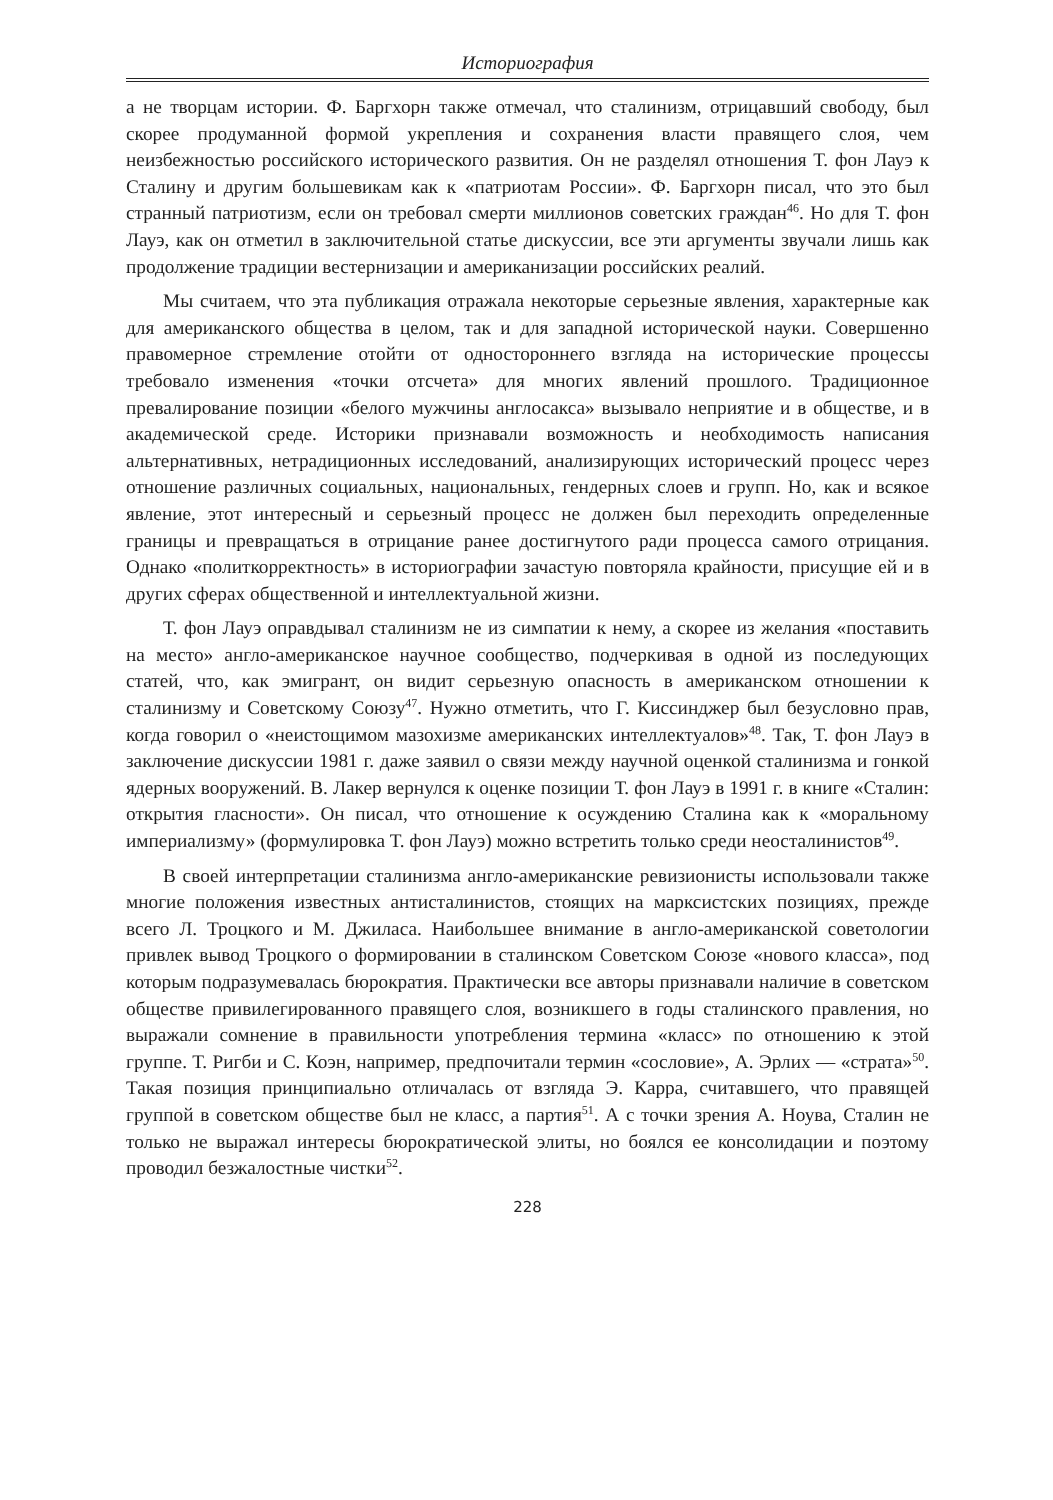Историография
а не творцам истории. Ф. Баргхорн также отмечал, что сталинизм, отрицавший свободу, был скорее продуманной формой укрепления и сохранения власти правящего слоя, чем неизбежностью российского исторического развития. Он не разделял отношения Т. фон Лауэ к Сталину и другим большевикам как к «патриотам России». Ф. Баргхорн писал, что это был странный патриотизм, если он требовал смерти миллионов советских граждан<sup>46</sup>. Но для Т. фон Лауэ, как он отметил в заключительной статье дискуссии, все эти аргументы звучали лишь как продолжение традиции вестернизации и американизации российских реалий.
Мы считаем, что эта публикация отражала некоторые серьезные явления, характерные как для американского общества в целом, так и для западной исторической науки. Совершенно правомерное стремление отойти от одностороннего взгляда на исторические процессы требовало изменения «точки отсчета» для многих явлений прошлого. Традиционное превалирование позиции «белого мужчины англосакса» вызывало неприятие и в обществе, и в академической среде. Историки признавали возможность и необходимость написания альтернативных, нетрадиционных исследований, анализирующих исторический процесс через отношение различных социальных, национальных, гендерных слоев и групп. Но, как и всякое явление, этот интересный и серьезный процесс не должен был переходить определенные границы и превращаться в отрицание ранее достигнутого ради процесса самого отрицания. Однако «политкорректность» в историографии зачастую повторяла крайности, присущие ей и в других сферах общественной и интеллектуальной жизни.
Т. фон Лауэ оправдывал сталинизм не из симпатии к нему, а скорее из желания «поставить на место» англо-американское научное сообщество, подчеркивая в одной из последующих статей, что, как эмигрант, он видит серьезную опасность в американском отношении к сталинизму и Советскому Союзу<sup>47</sup>. Нужно отметить, что Г. Киссинджер был безусловно прав, когда говорил о «неистощимом мазохизме американских интеллектуалов»<sup>48</sup>. Так, Т. фон Лауэ в заключение дискуссии 1981 г. даже заявил о связи между научной оценкой сталинизма и гонкой ядерных вооружений. В. Лакер вернулся к оценке позиции Т. фон Лауэ в 1991 г. в книге «Сталин: открытия гласности». Он писал, что отношение к осуждению Сталина как к «моральному империализму» (формулировка Т. фон Лауэ) можно встретить только среди неосталинистов<sup>49</sup>.
В своей интерпретации сталинизма англо-американские ревизионисты использовали также многие положения известных антисталинистов, стоящих на марксистских позициях, прежде всего Л. Троцкого и М. Джиласа. Наибольшее внимание в англо-американской советологии привлек вывод Троцкого о формировании в сталинском Советском Союзе «нового класса», под которым подразумевалась бюрократия. Практически все авторы признавали наличие в советском обществе привилегированного правящего слоя, возникшего в годы сталинского правления, но выражали сомнение в правильности употребления термина «класс» по отношению к этой группе. Т. Ригби и С. Коэн, например, предпочитали термин «сословие», А. Эрлих — «страта»<sup>50</sup>. Такая позиция принципиально отличалась от взгляда Э. Карра, считавшего, что правящей группой в советском обществе был не класс, а партия<sup>51</sup>. А с точки зрения А. Ноува, Сталин не только не выражал интересы бюрократической элиты, но боялся ее консолидации и поэтому проводил безжалостные чистки<sup>52</sup>.
228